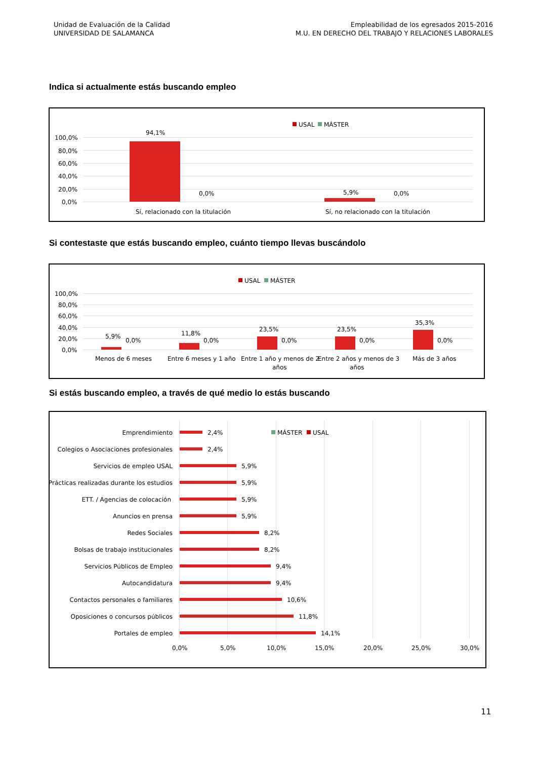Unidad de Evaluación de la Calidad
UNIVERSIDAD DE SALAMANCA
Empleabilidad de los egresados 2015-2016
M.U. EN DERECHO DEL TRABAJO Y RELACIONES LABORALES
Indica si actualmente estás buscando empleo
USAL
MÁSTER
100,0%
80,0%
60,0%
40,0%
20,0%
0,0%
94,1%
0,0%
5,9%
0,0%
Sí, relacionado con la titulación
Sí, no relacionado con la titulación
Si contestaste que estás buscando empleo, cuánto tiempo llevas buscándolo
USAL
MÁSTER
100,0%
80,0%
60,0%
40,0%
20,0%
0,0%
5,9%
0,0%
11,8%
0,0%
23,5%
0,0%
23,5%
0,0%
35,3%
0,0%
Menos de 6 meses
Entre 6 meses y 1 año
Entre 1 año y menos de 2
años
Entre 2 años y menos de 3
años
Más de 3 años
Si estás buscando empleo, a través de qué medio lo estás buscando
MÁSTER
USAL
Emprendimiento
Colegios o Asociaciones profesionales
Servicios de empleo USAL
Prácticas realizadas durante los estudios
ETT. / Agencias de colocación
Anuncios en prensa
Redes Sociales
Bolsas de trabajo institucionales
Servicios Públicos de Empleo
Autocandidatura
Contactos personales o familiares
Oposiciones o concursos públicos
Portales de empleo
2,4%
2,4%
5,9%
5,9%
5,9%
5,9%
8,2%
8,2%
9,4%
9,4%
10,6%
11,8%
14,1%
0,0%
5,0%
10,0%
15,0%
20,0%
25,0%
30,0%
11